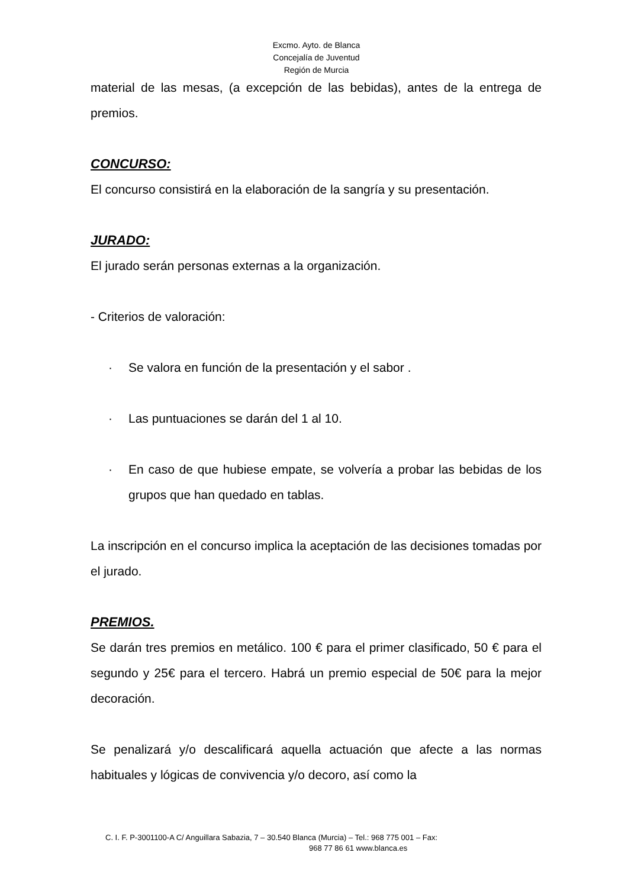Excmo. Ayto. de Blanca
Concejalía de Juventud
Región de Murcia
material de las mesas, (a excepción de las bebidas), antes de la entrega de premios.
CONCURSO:
El concurso consistirá en la elaboración de la sangría y su presentación.
JURADO:
El jurado serán personas externas a la organización.
- Criterios de valoración:
· Se valora en función de la presentación y el sabor .
· Las puntuaciones se darán del 1 al 10.
· En caso de que hubiese empate, se volvería a probar las bebidas de los grupos que han quedado en tablas.
La inscripción en el concurso implica la aceptación de las decisiones tomadas por el jurado.
PREMIOS.
Se darán tres premios en metálico. 100 € para el primer clasificado, 50 € para el segundo y 25€ para el tercero. Habrá un premio especial de 50€ para la mejor decoración.
Se penalizará y/o descalificará aquella actuación que afecte a las normas habituales y lógicas de convivencia y/o decoro, así como la
C. I. F. P-3001100-A C/ Anguillara Sabazia, 7 – 30.540 Blanca (Murcia) – Tel.: 968 775 001 – Fax:
968 77 86 61 www.blanca.es